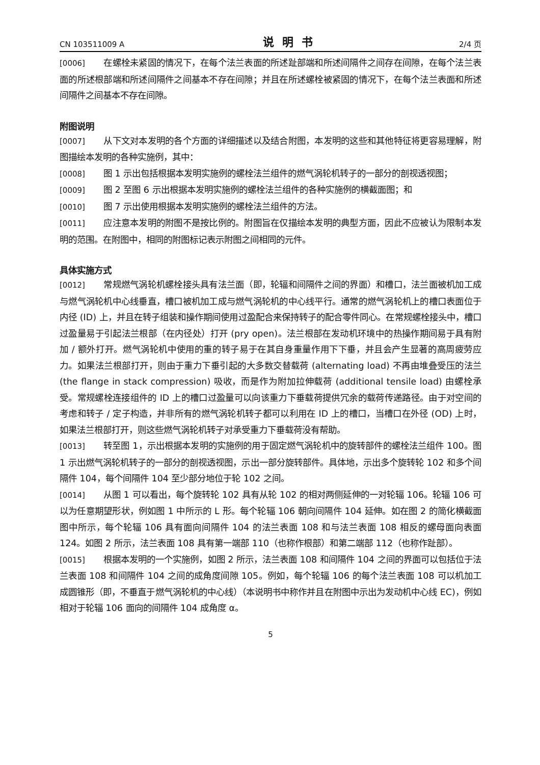CN 103511009 A 说明书 2/4 页
[0006] 在螺栓未紧固的情况下，在每个法兰表面的所述趾部端和所述间隔件之间存在间隙，在每个法兰表面的所述根部端和所述间隔件之间基本不存在间隙；并且在所述螺栓被紧固的情况下，在每个法兰表面和所述间隔件之间基本不存在间隙。
附图说明
[0007] 从下文对本发明的各个方面的详细描述以及结合附图，本发明的这些和其他特征将更容易理解，附图描绘本发明的各种实施例，其中：
[0008] 图 1 示出包括根据本发明实施例的螺栓法兰组件的燃气涡轮机转子的一部分的剖视透视图；
[0009] 图 2 至图 6 示出根据本发明实施例的螺栓法兰组件的各种实施例的横截面图；和
[0010] 图 7 示出使用根据本发明实施例的螺栓法兰组件的方法。
[0011] 应注意本发明的附图不是按比例的。附图旨在仅描绘本发明的典型方面，因此不应被认为限制本发明的范围。在附图中，相同的附图标记表示附图之间相同的元件。
具体实施方式
[0012] 常规燃气涡轮机螺栓接头具有法兰面（即，轮辐和间隔件之间的界面）和槽口，法兰面被机加工成与燃气涡轮机中心线垂直，槽口被机加工成与燃气涡轮机的中心线平行。通常的燃气涡轮机上的槽口表面位于内径 (ID) 上，并且在转子组装和操作期间使用过盈配合来保持转子的配合零件同心。在常规螺栓接头中，槽口过盈量易于引起法兰根部（在内径处）打开 (pry open)。法兰根部在发动机环境中的热操作期间易于具有附加 / 额外打开。燃气涡轮机中使用的重的转子易于在其自身重量作用下下垂，并且会产生显著的高周疲劳应力。如果法兰根部打开，则由于重力下垂引起的大多数交替载荷 (alternating load) 不再由堆叠受压的法兰 (the flange in stack compression) 吸收，而是作为附加拉伸载荷 (additional tensile load) 由螺栓承受。常规螺栓连接组件的 ID 上的槽口过盈量可以向该重力下垂载荷提供冗余的载荷传递路径。由于对空间的考虑和转子 / 定子构造，并非所有的燃气涡轮机转子都可以利用在 ID 上的槽口，当槽口在外径 (OD) 上时，如果法兰根部打开，则这些燃气涡轮机转子对承受重力下垂载荷没有帮助。
[0013] 转至图 1，示出根据本发明的实施例的用于固定燃气涡轮机中的旋转部件的螺栓法兰组件 100。图 1 示出燃气涡轮机转子的一部分的剖视透视图，示出一部分旋转部件。具体地，示出多个旋转轮 102 和多个间隔件 104，每个间隔件 104 至少部分地位于轮 102 之间。
[0014] 从图 1 可以看出，每个旋转轮 102 具有从轮 102 的相对两侧延伸的一对轮辐 106。轮辐 106 可以为任意期望形状，例如图 1 中所示的 L 形。每个轮辐 106 朝向间隔件 104 延伸。如在图 2 的简化横截面图中所示，每个轮辐 106 具有面向间隔件 104 的法兰表面 108 和与法兰表面 108 相反的螺母面向表面 124。如图 2 所示，法兰表面 108 具有第一端部 110（也称作根部）和第二端部 112（也称作趾部）。
[0015] 根据本发明的一个实施例，如图 2 所示，法兰表面 108 和间隔件 104 之间的界面可以包括位于法兰表面 108 和间隔件 104 之间的成角度间隙 105。例如，每个轮辐 106 的每个法兰表面 108 可以机加工成圆锥形（即，不垂直于燃气涡轮机的中心线）（本说明书中称作并且在附图中示出为发动机中心线 EC)，例如相对于轮辐 106 面向的间隔件 104 成角度 α。
5